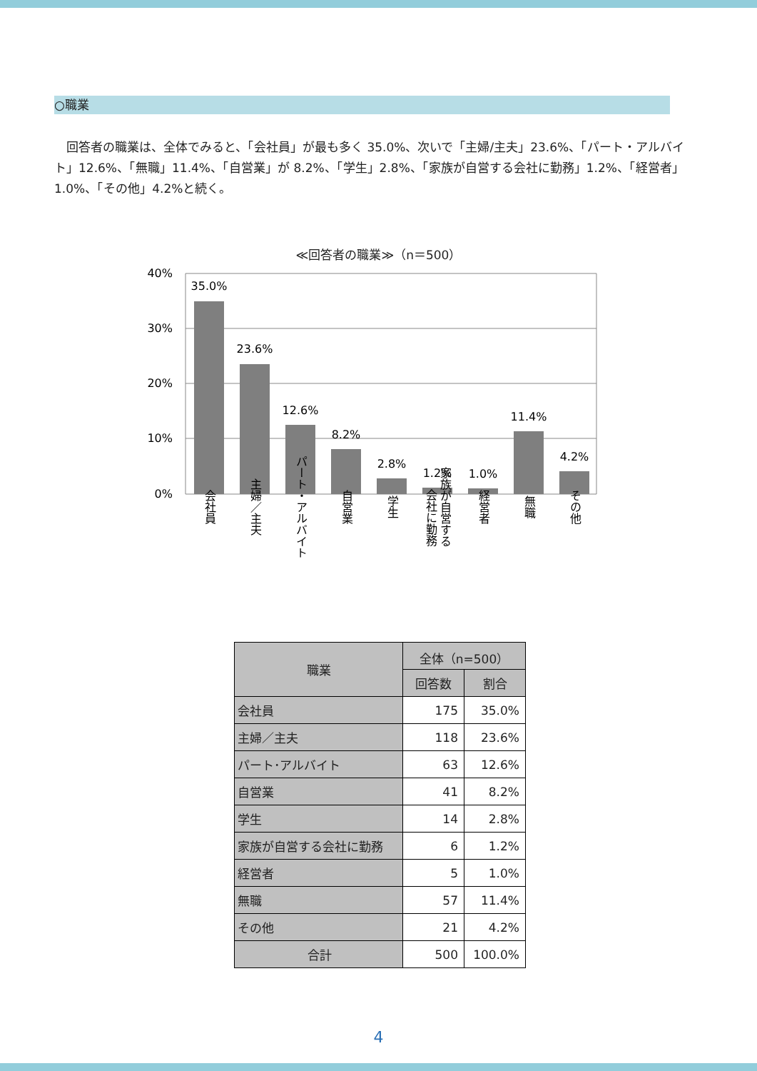○職業
　回答者の職業は、全体でみると、「会社員」が最も多く 35.0%、次いで「主婦/主夫」23.6%、「パート・アルバイト」12.6%、「無職」11.4%、「自営業」が 8.2%、「学生」2.8%、「家族が自営する会社に勤務」1.2%、「経営者」1.0%、「その他」4.2%と続く。
≪回答者の職業≫（n＝500）
40%
30%
20%
10%
0%
35.0%
23.6%
12.6%
8.2%
2.8%
1.2%
1.0%
11.4%
4.2%
会社員
主婦／主夫
パート・アルバイト
自営業
学生
家族が自営する
会社に勤務
経営者
無職
その他
| 職業 | 全体（n=500） | |
| --- | --- | --- |
| | 回答数 | 割合 |
| 会社員 | 175 | 35.0% |
| 主婦／主夫 | 118 | 23.6% |
| パート･アルバイト | 63 | 12.6% |
| 自営業 | 41 | 8.2% |
| 学生 | 14 | 2.8% |
| 家族が自営する会社に勤務 | 6 | 1.2% |
| 経営者 | 5 | 1.0% |
| 無職 | 57 | 11.4% |
| その他 | 21 | 4.2% |
| 合計 | 500 | 100.0% |
4